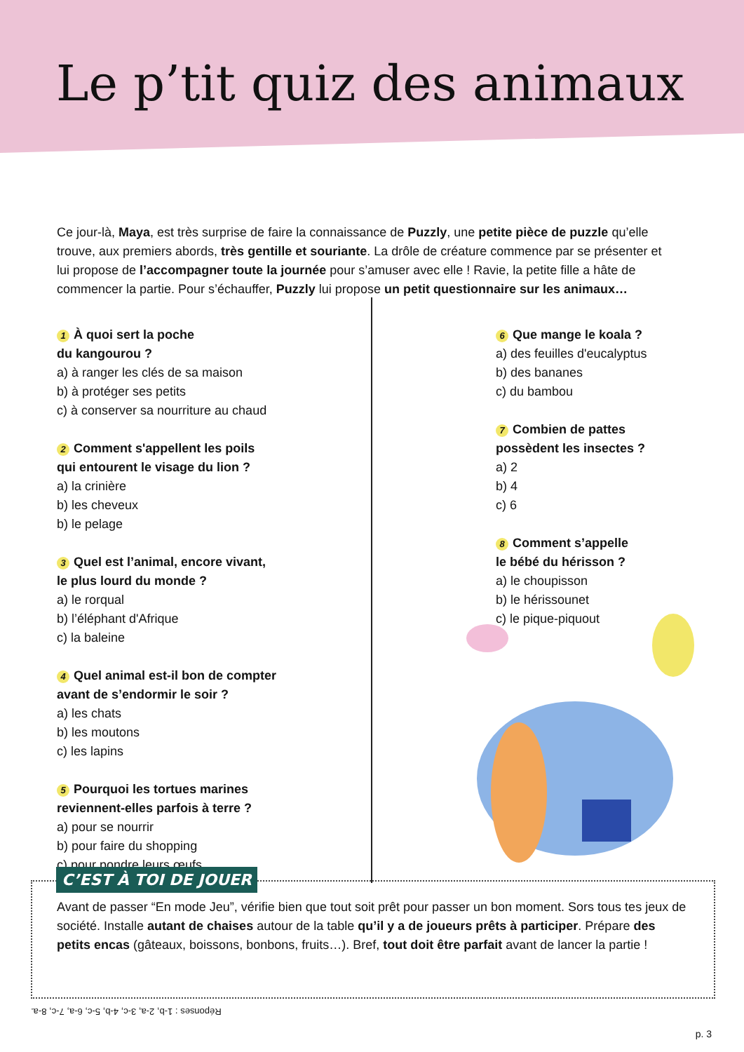Le p’tit quiz des animaux
Ce jour-là, Maya, est très surprise de faire la connaissance de Puzzly, une petite pièce de puzzle qu’elle trouve, aux premiers abords, très gentille et souriante. La drôle de créature commence par se présenter et lui propose de l’accompagner toute la journée pour s’amuser avec elle ! Ravie, la petite fille a hâte de commencer la partie. Pour s’échauffer, Puzzly lui propose un petit questionnaire sur les animaux…
1 À quoi sert la poche
du kangourou ?
a) à ranger les clés de sa maison
b) à protéger ses petits
c) à conserver sa nourriture au chaud
2 Comment s'appellent les poils
qui entourent le visage du lion ?
a) la crinière
b) les cheveux
b) le pelage
3 Quel est l’animal, encore vivant,
le plus lourd du monde ?
a) le rorqual
b) l’éléphant d'Afrique
c) la baleine
4 Quel animal est-il bon de compter
avant de s’endormir le soir ?
a) les chats
b) les moutons
c) les lapins
5 Pourquoi les tortues marines
reviennent-elles parfois à terre ?
a) pour se nourrir
b) pour faire du shopping
c) pour pondre leurs œufs
6 Que mange le koala ?
a) des feuilles d'eucalyptus
b) des bananes
c) du bambou
7 Combien de pattes
possèdent les insectes ?
a) 2
b) 4
c) 6
8 Comment s’appelle
le bébé du hérisson ?
a) le choupisson
b) le hérissounet
c) le pique-piquout
C’EST À TOI DE JOUER
Avant de passer “En mode Jeu”, vérifie bien que tout soit prêt pour passer un bon moment. Sors tous tes jeux de société. Installe autant de chaises autour de la table qu’il y a de joueurs prêts à participer. Prépare des petits encas (gâteaux, boissons, bonbons, fruits…). Bref, tout doit être parfait avant de lancer la partie !
Réponses : 1-b, 2-a, 3-c, 4-b, 5-c, 6-a, 7-c, 8-a.
p. 3